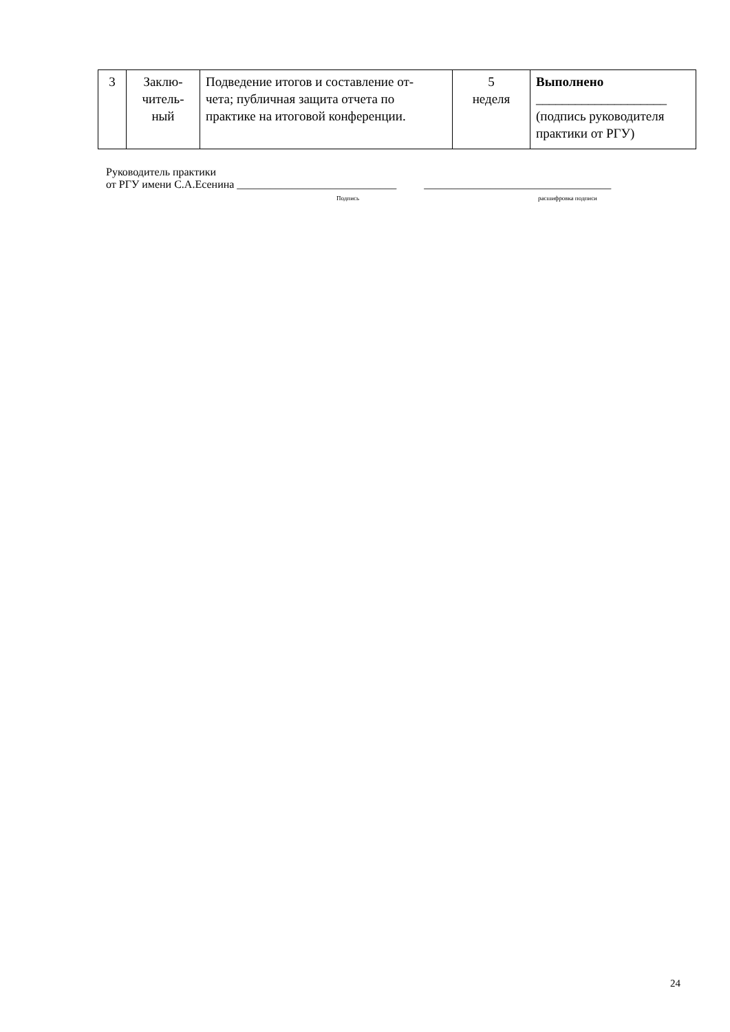| 3 | Заклю- читель- ный | Подведение итогов и составление от- чета; публичная защита отчета по практике на итоговой конференции. | 5 неделя | Выполнено ____________________ (подпись руководителя практики от РГУ) |
Руководитель практики
от РГУ имени С.А.Есенина _____________________________ __________________________________
Подпись расшифровка подписи
24